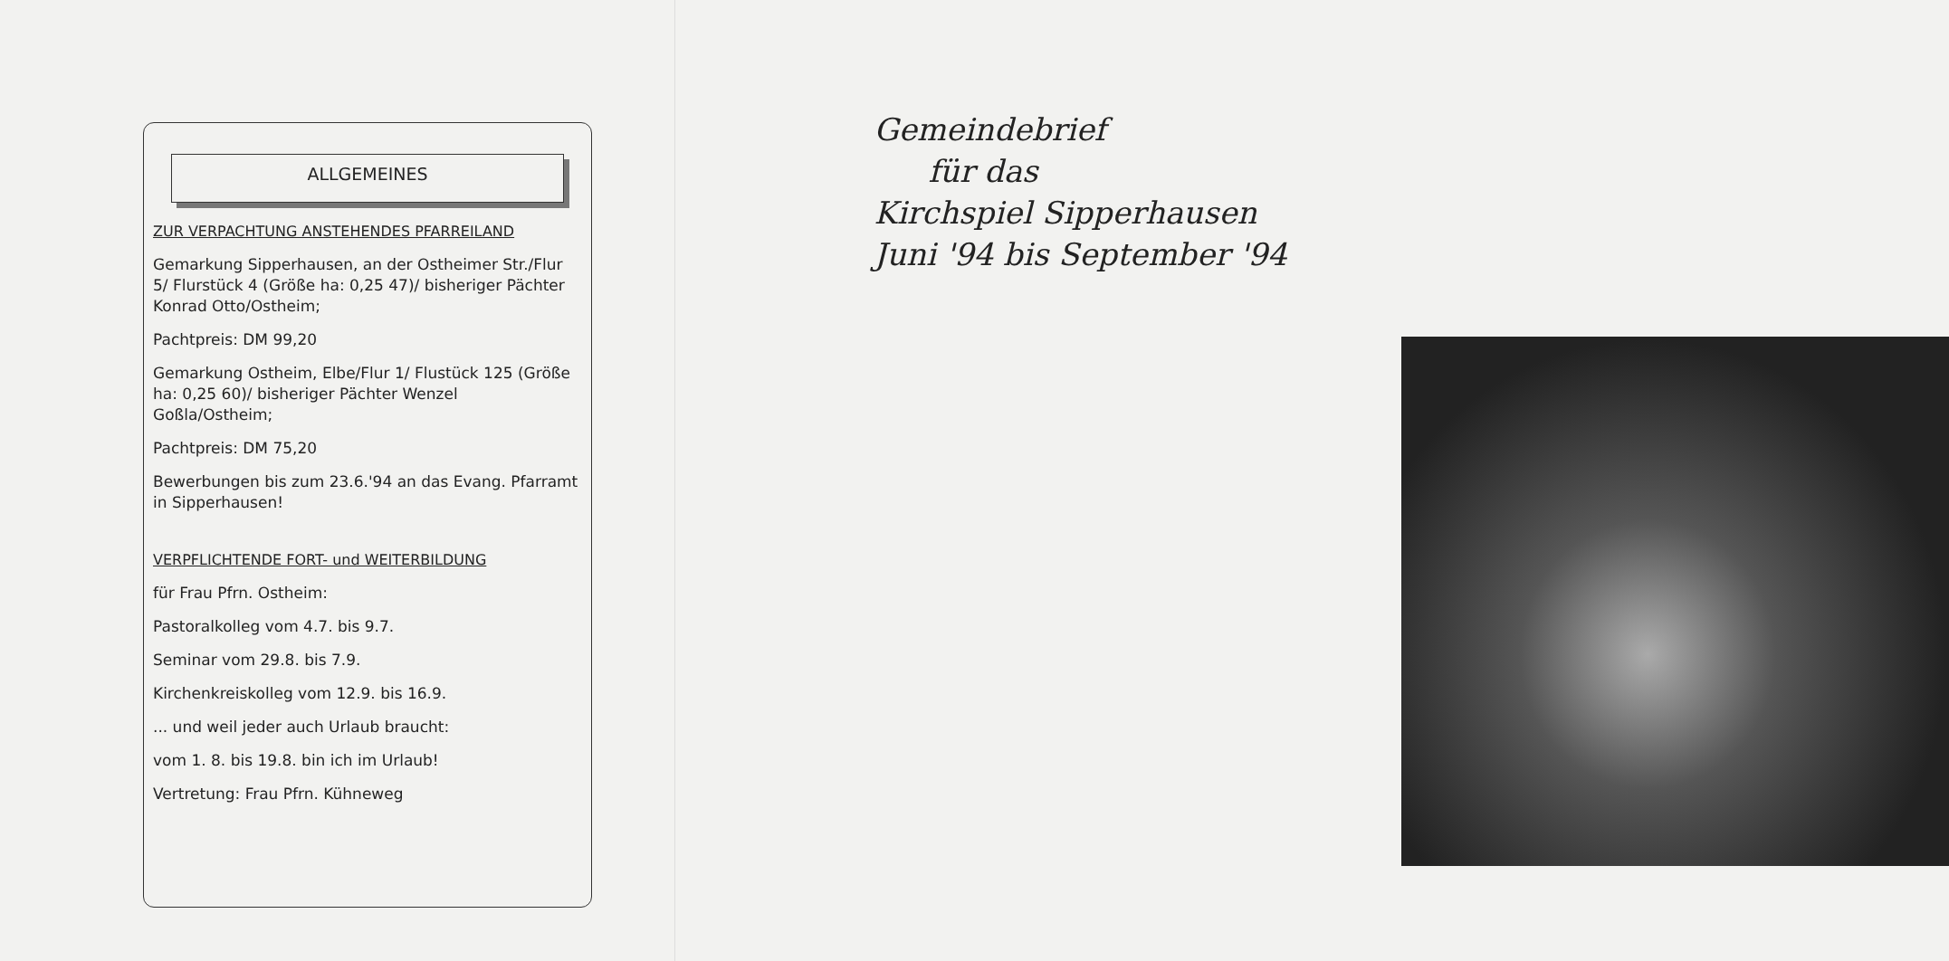ALLGEMEINES
ZUR VERPACHTUNG ANSTEHENDES PFARREILAND
Gemarkung Sipperhausen, an der Ostheimer Str./Flur 5/ Flurstück 4 (Größe ha: 0,25 47)/ bisheriger Pächter Konrad Otto/Ostheim;
Pachtpreis: DM 99,20
Gemarkung Ostheim, Elbe/Flur 1/ Flustück 125 (Größe ha: 0,25 60)/ bisheriger Pächter Wenzel Goßla/Ostheim;
Pachtpreis: DM 75,20
Bewerbungen bis zum 23.6.'94 an das Evang. Pfarramt in Sipperhausen!
VERPFLICHTENDE FORT- und WEITERBILDUNG
für Frau Pfrn. Ostheim:
Pastoralkolleg vom 4.7. bis 9.7.
Seminar vom 29.8. bis 7.9.
Kirchenkreiskolleg vom 12.9. bis 16.9.
... und weil jeder auch Urlaub braucht:
vom 1. 8. bis 19.8. bin ich im Urlaub!
Vertretung: Frau Pfrn. Kühneweg
Gemeindebrief
für das
Kirchspiel Sipperhausen
Juni '94 bis September '94